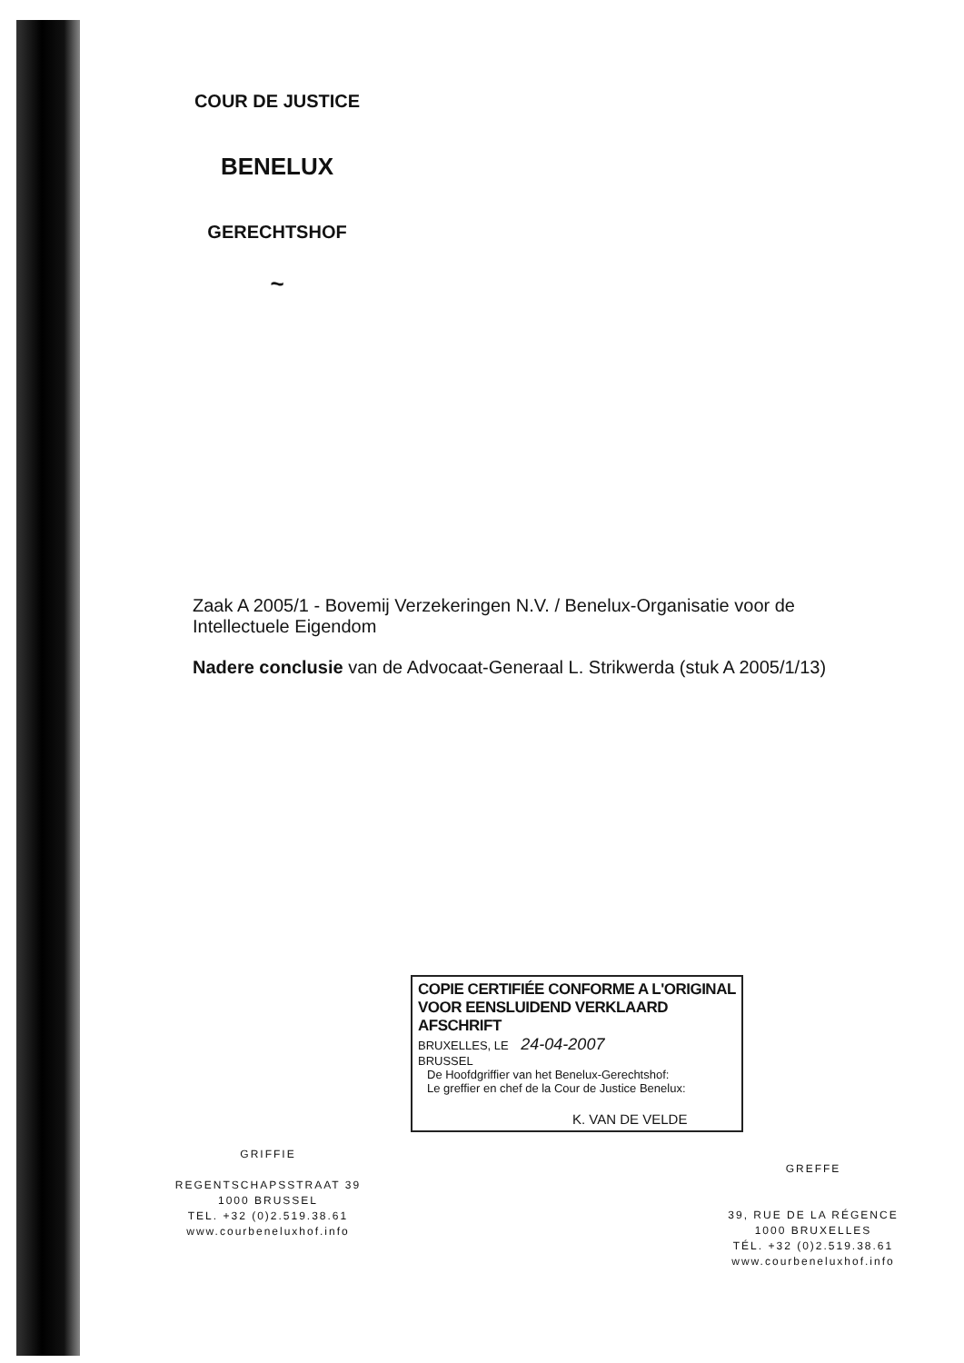COUR DE JUSTICE
BENELUX
GERECHTSHOF
~
Zaak A 2005/1 - Bovemij Verzekeringen N.V. / Benelux-Organisatie voor de Intellectuele Eigendom
Nadere conclusie van de Advocaat-Generaal L. Strikwerda (stuk A 2005/1/13)
COPIE CERTIFIÉE CONFORME A L'ORIGINAL
VOOR EENSLUIDEND VERKLAARD AFSCHRIFT
BRUXELLES, LE 24-04-2007
BRUSSEL
De Hoofdgriffier van het Benelux-Gerechtshof:
Le greffier en chef de la Cour de Justice Benelux:
K. VAN DE VELDE
GRIFFIE
REGENTSCHAPSSTRAAT 39
1000 BRUSSEL
TEL. +32 (0)2.519.38.61
www.courbeneluxhof.info
GREFFE
39, RUE DE LA RÉGENCE
1000 BRUXELLES
TÉL. +32 (0)2.519.38.61
www.courbeneluxhof.info